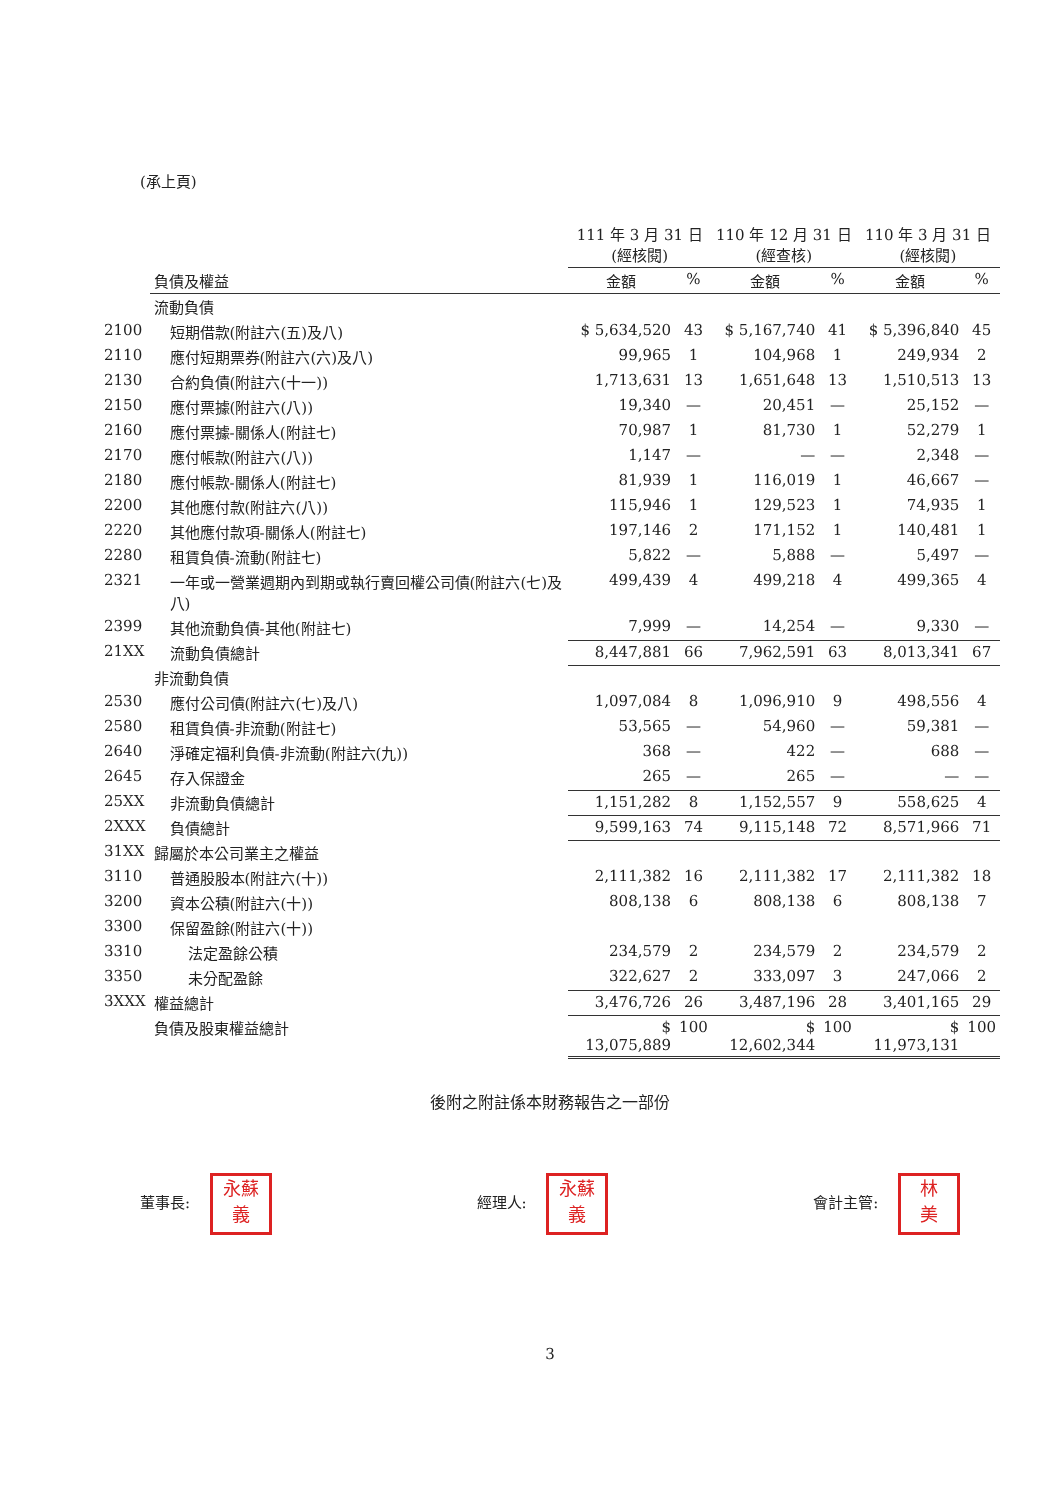(承上頁)
| | | 111 年 3 月 31 日 (經核閱) | | 110 年 12 月 31 日 (經查核) | | 110 年 3 月 31 日 (經核閱) | |
| --- | --- | --- | --- | --- | --- | --- | --- |
| | 負債及權益 | 金額 | % | 金額 | % | 金額 | % |
| | 流動負債 | | | | | | |
| 2100 | 短期借款(附註六(五)及八) | $ 5,634,520 | 43 | $ 5,167,740 | 41 | $ 5,396,840 | 45 |
| 2110 | 應付短期票券(附註六(六)及八) | 99,965 | 1 | 104,968 | 1 | 249,934 | 2 |
| 2130 | 合約負債(附註六(十一)) | 1,713,631 | 13 | 1,651,648 | 13 | 1,510,513 | 13 |
| 2150 | 應付票據(附註六(八)) | 19,340 | — | 20,451 | — | 25,152 | — |
| 2160 | 應付票據-關係人(附註七) | 70,987 | 1 | 81,730 | 1 | 52,279 | 1 |
| 2170 | 應付帳款(附註六(八)) | 1,147 | — | — | — | 2,348 | — |
| 2180 | 應付帳款-關係人(附註七) | 81,939 | 1 | 116,019 | 1 | 46,667 | — |
| 2200 | 其他應付款(附註六(八)) | 115,946 | 1 | 129,523 | 1 | 74,935 | 1 |
| 2220 | 其他應付款項-關係人(附註七) | 197,146 | 2 | 171,152 | 1 | 140,481 | 1 |
| 2280 | 租賃負債-流動(附註七) | 5,822 | — | 5,888 | — | 5,497 | — |
| 2321 | 一年或一營業週期內到期或執行賣回權公司債(附註六(七)及八) | 499,439 | 4 | 499,218 | 4 | 499,365 | 4 |
| 2399 | 其他流動負債-其他(附註七) | 7,999 | — | 14,254 | — | 9,330 | — |
| 21XX | 流動負債總計 | 8,447,881 | 66 | 7,962,591 | 63 | 8,013,341 | 67 |
| | 非流動負債 | | | | | | |
| 2530 | 應付公司債(附註六(七)及八) | 1,097,084 | 8 | 1,096,910 | 9 | 498,556 | 4 |
| 2580 | 租賃負債-非流動(附註七) | 53,565 | — | 54,960 | — | 59,381 | — |
| 2640 | 淨確定福利負債-非流動(附註六(九)) | 368 | — | 422 | — | 688 | — |
| 2645 | 存入保證金 | 265 | — | 265 | — | — | — |
| 25XX | 非流動負債總計 | 1,151,282 | 8 | 1,152,557 | 9 | 558,625 | 4 |
| 2XXX | 負債總計 | 9,599,163 | 74 | 9,115,148 | 72 | 8,571,966 | 71 |
| 31XX | 歸屬於本公司業主之權益 | | | | | | |
| 3110 | 普通股股本(附註六(十)) | 2,111,382 | 16 | 2,111,382 | 17 | 2,111,382 | 18 |
| 3200 | 資本公積(附註六(十)) | 808,138 | 6 | 808,138 | 6 | 808,138 | 7 |
| 3300 | 保留盈餘(附註六(十)) | | | | | | |
| 3310 | 法定盈餘公積 | 234,579 | 2 | 234,579 | 2 | 234,579 | 2 |
| 3350 | 未分配盈餘 | 322,627 | 2 | 333,097 | 3 | 247,066 | 2 |
| 3XXX | 權益總計 | 3,476,726 | 26 | 3,487,196 | 28 | 3,401,165 | 29 |
| | 負債及股東權益總計 | $ 13,075,889 | 100 | $ 12,602,344 | 100 | $ 11,973,131 | 100 |
後附之附註係本財務報告之一部份
董事長: 永蘇
義
經理人: 永蘇
義
會計主管: 林
美
3